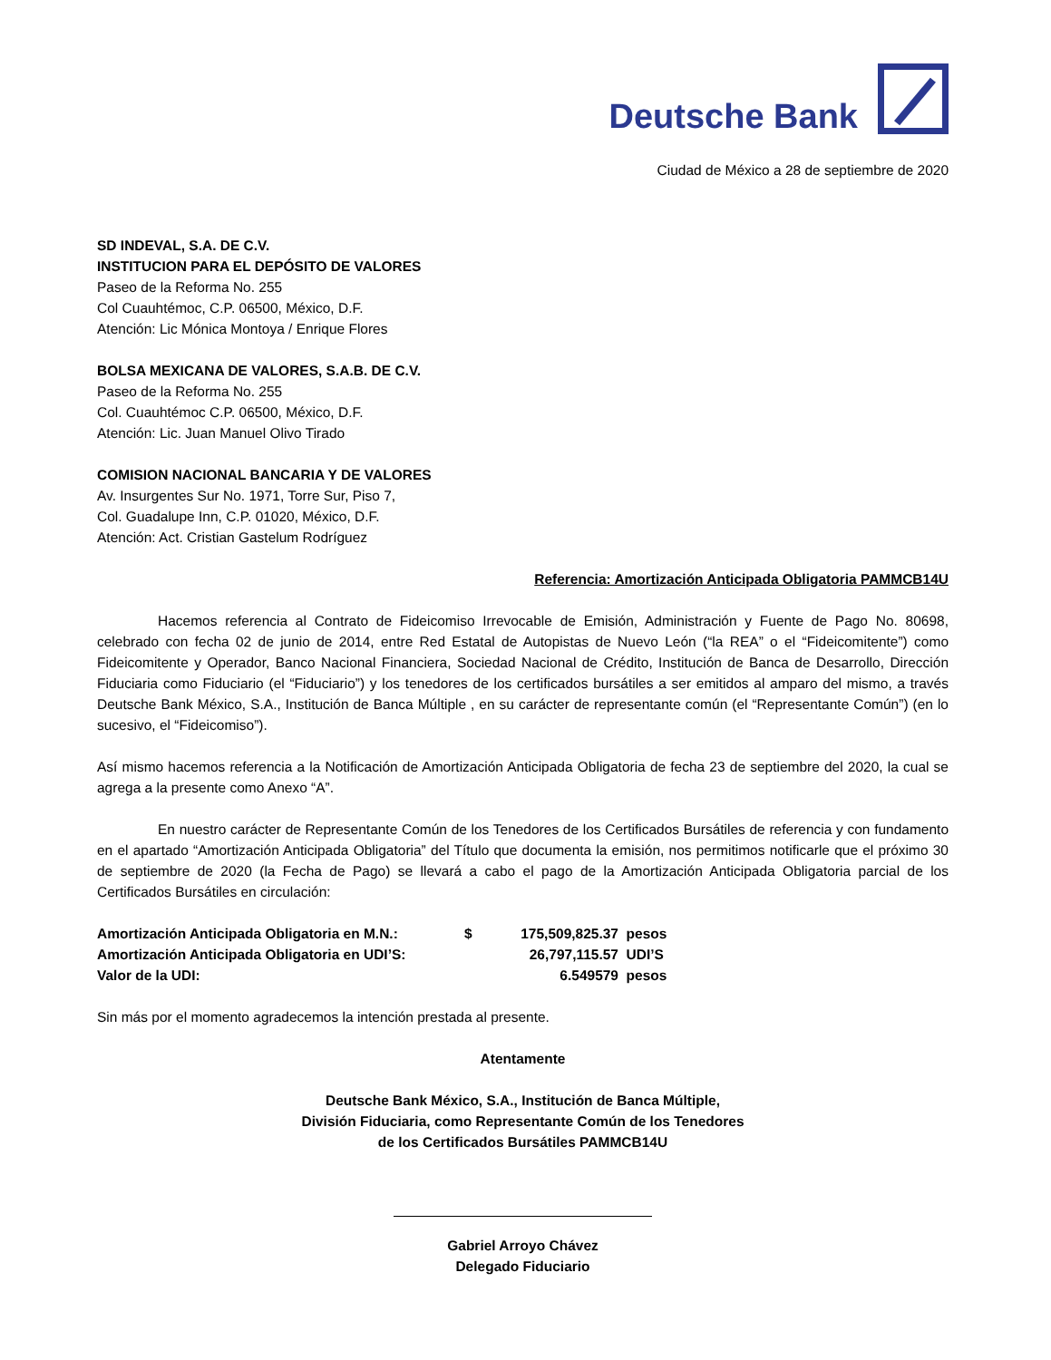Deutsche Bank
Ciudad de México a 28 de septiembre de 2020
SD INDEVAL, S.A. DE C.V.
INSTITUCION PARA EL DEPÓSITO DE VALORES
Paseo de la Reforma No. 255
Col Cuauhtémoc, C.P. 06500, México, D.F.
Atención: Lic Mónica Montoya / Enrique Flores
BOLSA MEXICANA DE VALORES, S.A.B. DE C.V.
Paseo de la Reforma No. 255
Col. Cuauhtémoc C.P. 06500, México, D.F.
Atención: Lic. Juan Manuel Olivo Tirado
COMISION NACIONAL BANCARIA Y DE VALORES
Av. Insurgentes Sur No. 1971, Torre Sur, Piso 7,
Col. Guadalupe Inn, C.P. 01020, México, D.F.
Atención: Act. Cristian Gastelum Rodríguez
Referencia: Amortización Anticipada Obligatoria PAMMCB14U
Hacemos referencia al Contrato de Fideicomiso Irrevocable de Emisión, Administración y Fuente de Pago No. 80698, celebrado con fecha 02 de junio de 2014, entre Red Estatal de Autopistas de Nuevo León (“la REA” o el “Fideicomitente”) como Fideicomitente y Operador, Banco Nacional Financiera, Sociedad Nacional de Crédito, Institución de Banca de Desarrollo, Dirección Fiduciaria como Fiduciario (el “Fiduciario”) y los tenedores de los certificados bursátiles a ser emitidos al amparo del mismo, a través Deutsche Bank México, S.A., Institución de Banca Múltiple , en su carácter de representante común (el “Representante Común”) (en lo sucesivo, el “Fideicomiso”).
Así mismo hacemos referencia a la Notificación de Amortización Anticipada Obligatoria de fecha 23 de septiembre del 2020, la cual se agrega a la presente como Anexo “A”.
En nuestro carácter de Representante Común de los Tenedores de los Certificados Bursátiles de referencia y con fundamento en el apartado “Amortización Anticipada Obligatoria” del Título que documenta la emisión, nos permitimos notificarle que el próximo 30 de septiembre de 2020 (la Fecha de Pago) se llevará a cabo el pago de la Amortización Anticipada Obligatoria parcial de los Certificados Bursátiles en circulación:
| Amortización Anticipada Obligatoria en M.N.: | $ | 175,509,825.37 | pesos |
| Amortización Anticipada Obligatoria en UDI’S: | | 26,797,115.57 | UDI’S |
| Valor de la UDI: | | 6.549579 | pesos |
Sin más por el momento agradecemos la intención prestada al presente.
Atentamente
Deutsche Bank México, S.A., Institución de Banca Múltiple,
División Fiduciaria, como Representante Común de los Tenedores
de los Certificados Bursátiles PAMMCB14U
Gabriel Arroyo Chávez
Delegado Fiduciario